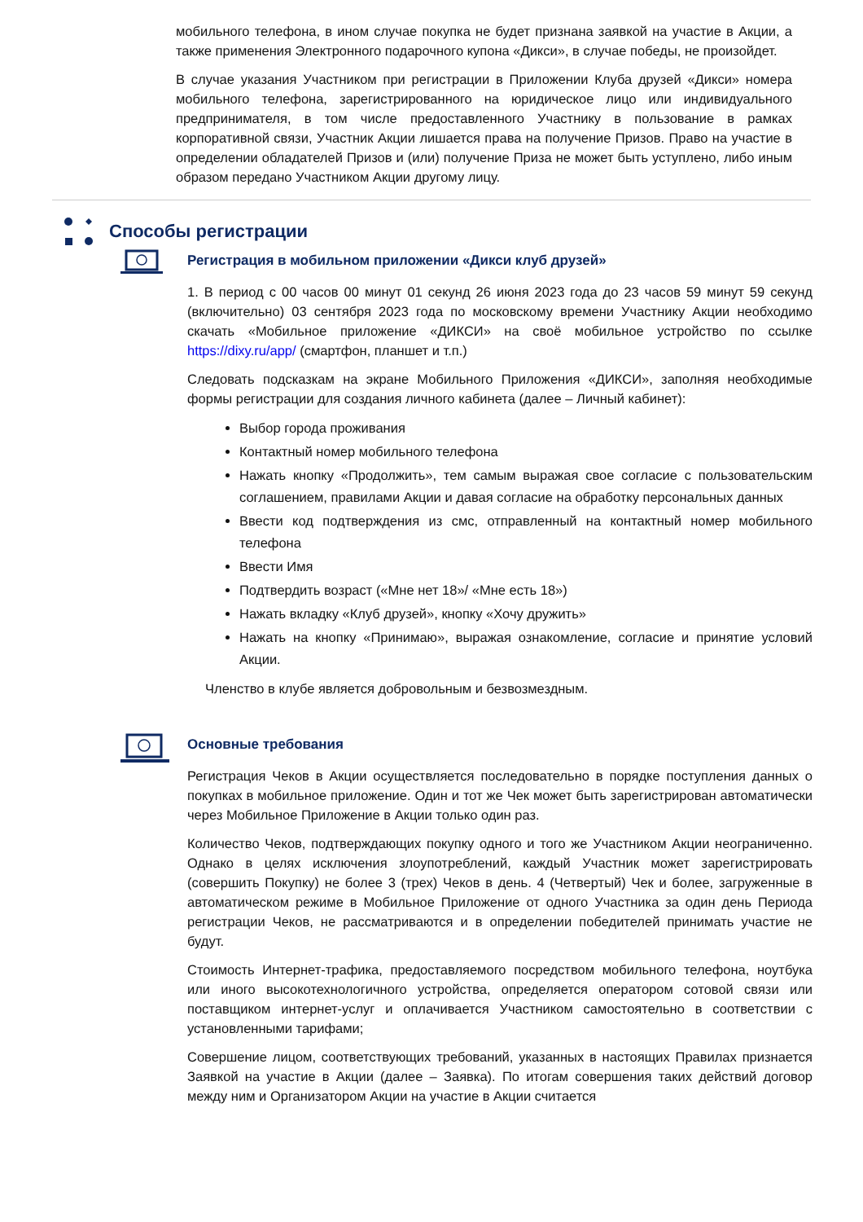мобильного телефона, в ином случае покупка не будет признана заявкой на участие в Акции, а также применения Электронного подарочного купона «Дикси», в случае победы, не произойдет.
В случае указания Участником при регистрации в Приложении Клуба друзей «Дикси» номера мобильного телефона, зарегистрированного на юридическое лицо или индивидуального предпринимателя, в том числе предоставленного Участнику в пользование в рамках корпоративной связи, Участник Акции лишается права на получение Призов. Право на участие в определении обладателей Призов и (или) получение Приза не может быть уступлено, либо иным образом передано Участником Акции другому лицу.
Способы регистрации
Регистрация в мобильном приложении «Дикси клуб друзей»
1. В период с 00 часов 00 минут 01 секунд 26 июня 2023 года до 23 часов 59 минут 59 секунд (включительно) 03 сентября 2023 года по московскому времени Участнику Акции необходимо скачать «Мобильное приложение «ДИКСИ» на своё мобильное устройство по ссылке https://dixy.ru/app/ (смартфон, планшет и т.п.)
Следовать подсказкам на экране Мобильного Приложения «ДИКСИ», заполняя необходимые формы регистрации для создания личного кабинета (далее – Личный кабинет):
Выбор города проживания
Контактный номер мобильного телефона
Нажать кнопку «Продолжить», тем самым выражая свое согласие с пользовательским соглашением, правилами Акции и давая согласие на обработку персональных данных
Ввести код подтверждения из смс, отправленный на контактный номер мобильного телефона
Ввести Имя
Подтвердить возраст («Мне нет 18»/ «Мне есть 18»)
Нажать вкладку «Клуб друзей», кнопку «Хочу дружить»
Нажать на кнопку «Принимаю», выражая ознакомление, согласие и принятие условий Акции.
Членство в клубе является добровольным и безвозмездным.
Основные требования
Регистрация Чеков в Акции осуществляется последовательно в порядке поступления данных о покупках в мобильное приложение. Один и тот же Чек может быть зарегистрирован автоматически через Мобильное Приложение в Акции только один раз.
Количество Чеков, подтверждающих покупку одного и того же Участником Акции неограниченно. Однако в целях исключения злоупотреблений, каждый Участник может зарегистрировать (совершить Покупку) не более 3 (трех) Чеков в день. 4 (Четвертый) Чек и более, загруженные в автоматическом режиме в Мобильное Приложение от одного Участника за один день Периода регистрации Чеков, не рассматриваются и в определении победителей принимать участие не будут.
Стоимость Интернет-трафика, предоставляемого посредством мобильного телефона, ноутбука или иного высокотехнологичного устройства, определяется оператором сотовой связи или поставщиком интернет-услуг и оплачивается Участником самостоятельно в соответствии с установленными тарифами;
Совершение лицом, соответствующих требований, указанных в настоящих Правилах признается Заявкой на участие в Акции (далее – Заявка). По итогам совершения таких действий договор между ним и Организатором Акции на участие в Акции считается